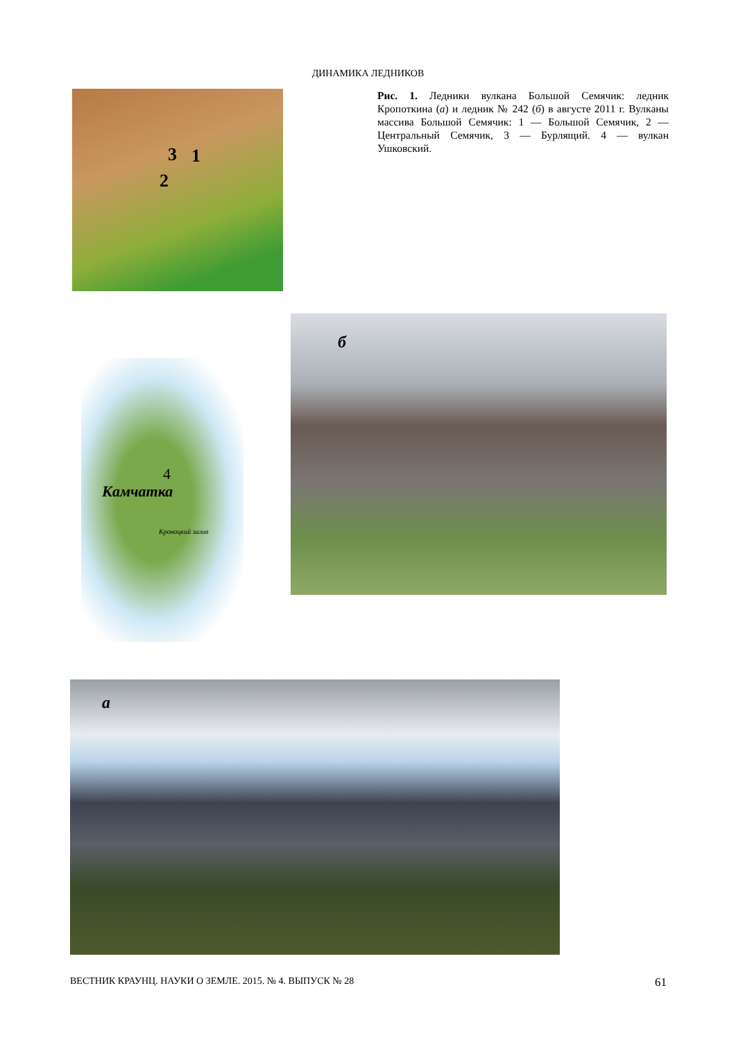ДИНАМИКА ЛЕДНИКОВ
3 1
2
Рис. 1. Ледники вулкана Большой Семячик: ледник Кропоткина (а) и ледник № 242 (б) в августе 2011 г. Вулканы массива Большой Семячик: 1 — Большой Семячик, 2 — Центральный Семячик, 3 — Бурлящий. 4 — вулкан Ушковский.
б
Камчатка
4
Кроноцкий залив
а
ВЕСТНИК КРАУНЦ. НАУКИ О ЗЕМЛЕ. 2015. № 4. ВЫПУСК № 28 61